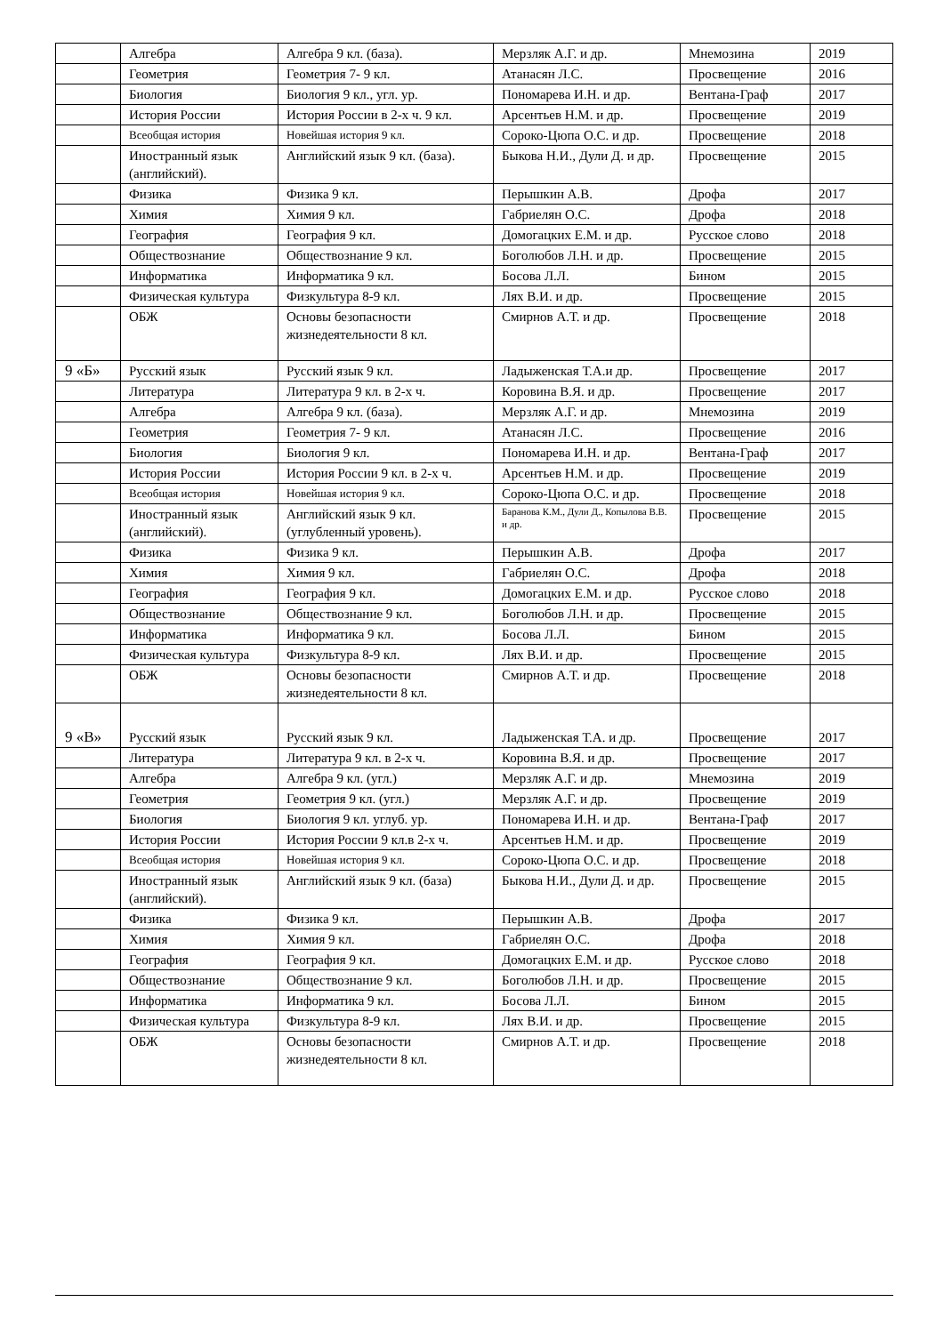| | Алгебра | Алгебра 9 кл. (база). | Мерзляк А.Г. и др. | Мнемозина | 2019 |
| | Геометрия | Геометрия 7- 9 кл. | Атанасян Л.С. | Просвещение | 2016 |
| | Биология | Биология 9 кл., угл. ур. | Пономарева И.Н. и др. | Вентана-Граф | 2017 |
| | История России | История России в 2-х ч. 9 кл. | Арсентьев Н.М. и др. | Просвещение | 2019 |
| | Всеобщая история | Новейшая история 9 кл. | Сороко-Цюпа О.С. и др. | Просвещение | 2018 |
| | Иностранный язык (английский). | Английский язык 9 кл. (база). | Быкова Н.И., Дули Д. и др. | Просвещение | 2015 |
| | Физика | Физика 9 кл. | Перышкин А.В. | Дрофа | 2017 |
| | Химия | Химия 9 кл. | Габриелян О.С. | Дрофа | 2018 |
| | География | География 9 кл. | Домогацких Е.М. и др. | Русское слово | 2018 |
| | Обществознание | Обществознание 9 кл. | Боголюбов Л.Н. и др. | Просвещение | 2015 |
| | Информатика | Информатика 9 кл. | Босова Л.Л. | Бином | 2015 |
| | Физическая культура | Физкультура 8-9 кл. | Лях В.И. и др. | Просвещение | 2015 |
| | ОБЖ | Основы безопасности жизнедеятельности 8 кл. | Смирнов А.Т. и др. | Просвещение | 2018 |
| 9 «Б» | Русский язык | Русский язык 9 кл. | Ладыженская Т.А.и др. | Просвещение | 2017 |
| | Литература | Литература 9 кл. в 2-х ч. | Коровина В.Я. и др. | Просвещение | 2017 |
| | Алгебра | Алгебра 9 кл. (база). | Мерзляк А.Г. и др. | Мнемозина | 2019 |
| | Геометрия | Геометрия 7- 9 кл. | Атанасян Л.С. | Просвещение | 2016 |
| | Биология | Биология 9 кл. | Пономарева И.Н. и др. | Вентана-Граф | 2017 |
| | История России | История России 9 кл. в 2-х ч. | Арсентьев Н.М. и др. | Просвещение | 2019 |
| | Всеобщая история | Новейшая история 9 кл. | Сороко-Цюпа О.С. и др. | Просвещение | 2018 |
| | Иностранный язык (английский). | Английский язык 9 кл. (углубленный уровень). | Баранова К.М., Дули Д., Копылова В.В. и др. | Просвещение | 2015 |
| | Физика | Физика 9 кл. | Перышкин А.В. | Дрофа | 2017 |
| | Химия | Химия 9 кл. | Габриелян О.С. | Дрофа | 2018 |
| | География | География 9 кл. | Домогацких Е.М. и др. | Русское слово | 2018 |
| | Обществознание | Обществознание 9 кл. | Боголюбов Л.Н. и др. | Просвещение | 2015 |
| | Информатика | Информатика 9 кл. | Босова Л.Л. | Бином | 2015 |
| | Физическая культура | Физкультура 8-9 кл. | Лях В.И. и др. | Просвещение | 2015 |
| | ОБЖ | Основы безопасности жизнедеятельности 8 кл. | Смирнов А.Т. и др. | Просвещение | 2018 |
| 9 «В» | Русский язык | Русский язык 9 кл. | Ладыженская Т.А. и др. | Просвещение | 2017 |
| | Литература | Литература 9 кл. в 2-х ч. | Коровина В.Я. и др. | Просвещение | 2017 |
| | Алгебра | Алгебра 9 кл. (угл.) | Мерзляк А.Г. и др. | Мнемозина | 2019 |
| | Геометрия | Геометрия 9 кл. (угл.) | Мерзляк А.Г. и др. | Просвещение | 2019 |
| | Биология | Биология 9 кл. углуб. ур. | Пономарева И.Н. и др. | Вентана-Граф | 2017 |
| | История России | История России 9 кл.в 2-х ч. | Арсентьев Н.М. и др. | Просвещение | 2019 |
| | Всеобщая история | Новейшая история 9 кл. | Сороко-Цюпа О.С. и др. | Просвещение | 2018 |
| | Иностранный язык (английский). | Английский язык 9 кл. (база) | Быкова Н.И., Дули Д. и др. | Просвещение | 2015 |
| | Физика | Физика 9 кл. | Перышкин А.В. | Дрофа | 2017 |
| | Химия | Химия 9 кл. | Габриелян О.С. | Дрофа | 2018 |
| | География | География 9 кл. | Домогацких Е.М. и др. | Русское слово | 2018 |
| | Обществознание | Обществознание 9 кл. | Боголюбов Л.Н. и др. | Просвещение | 2015 |
| | Информатика | Информатика 9 кл. | Босова Л.Л. | Бином | 2015 |
| | Физическая культура | Физкультура 8-9 кл. | Лях В.И. и др. | Просвещение | 2015 |
| | ОБЖ | Основы безопасности жизнедеятельности 8 кл. | Смирнов А.Т. и др. | Просвещение | 2018 |